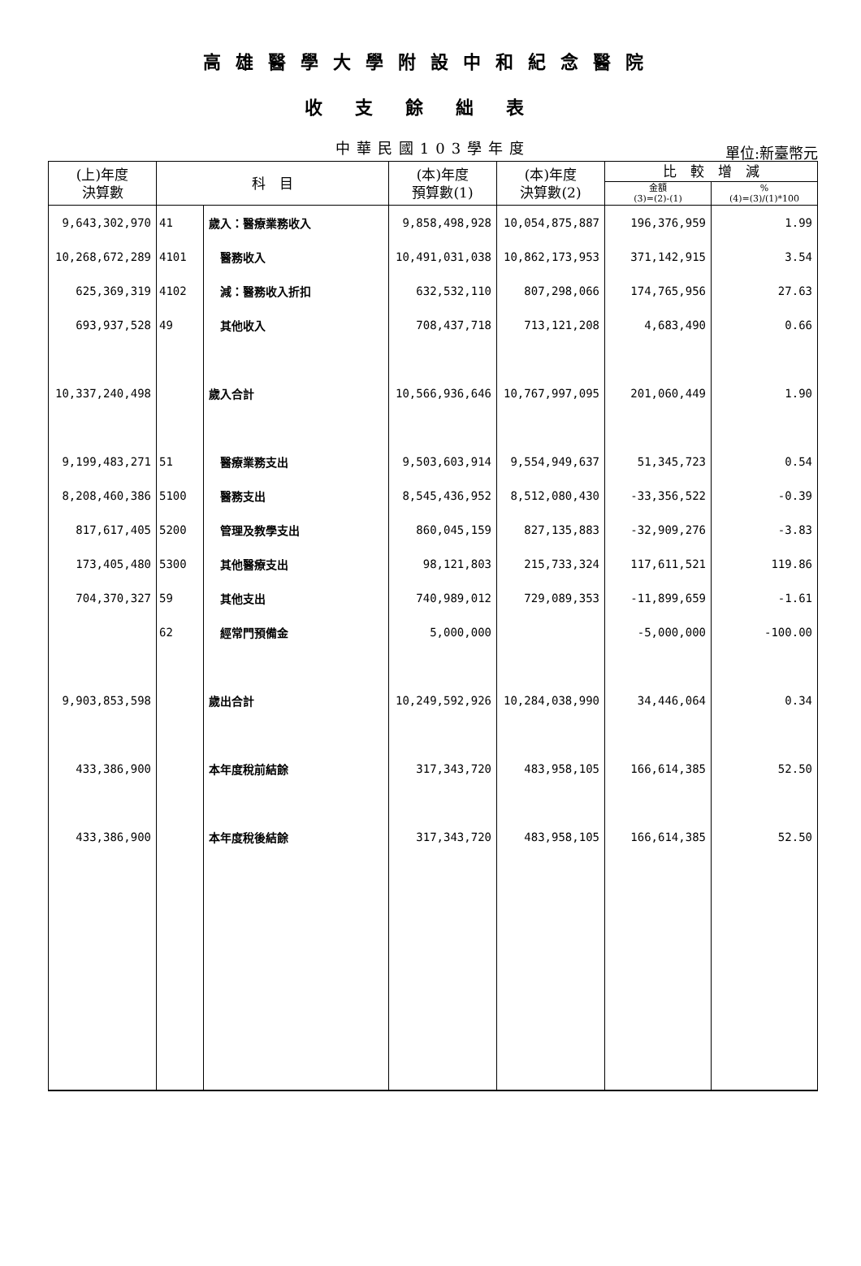高雄醫學大學附設中和紀念醫院
收支餘絀表
中華民國103學年度
單位:新臺幣元
| (上)年度 決算數 | 科 目 | | (本)年度 預算數(1) | (本)年度 決算數(2) | 比 較 增 減 | |
| --- | --- | --- | --- | --- | --- | --- |
| | | | | | 金額 (3)=(2)-(1) | % (4)=(3)/(1)*100 |
| 9,643,302,970 | 41 | 歲入：醫療業務收入 | 9,858,498,928 | 10,054,875,887 | 196,376,959 | 1.99 |
| 10,268,672,289 | 4101 | 醫務收入 | 10,491,031,038 | 10,862,173,953 | 371,142,915 | 3.54 |
| 625,369,319 | 4102 | 減：醫務收入折扣 | 632,532,110 | 807,298,066 | 174,765,956 | 27.63 |
| 693,937,528 | 49 | 其他收入 | 708,437,718 | 713,121,208 | 4,683,490 | 0.66 |
| 10,337,240,498 | | 歲入合計 | 10,566,936,646 | 10,767,997,095 | 201,060,449 | 1.90 |
| 9,199,483,271 | 51 | 醫療業務支出 | 9,503,603,914 | 9,554,949,637 | 51,345,723 | 0.54 |
| 8,208,460,386 | 5100 | 醫務支出 | 8,545,436,952 | 8,512,080,430 | -33,356,522 | -0.39 |
| 817,617,405 | 5200 | 管理及教學支出 | 860,045,159 | 827,135,883 | -32,909,276 | -3.83 |
| 173,405,480 | 5300 | 其他醫療支出 | 98,121,803 | 215,733,324 | 117,611,521 | 119.86 |
| 704,370,327 | 59 | 其他支出 | 740,989,012 | 729,089,353 | -11,899,659 | -1.61 |
| | 62 | 經常門預備金 | 5,000,000 | | -5,000,000 | -100.00 |
| 9,903,853,598 | | 歲出合計 | 10,249,592,926 | 10,284,038,990 | 34,446,064 | 0.34 |
| 433,386,900 | | 本年度稅前結餘 | 317,343,720 | 483,958,105 | 166,614,385 | 52.50 |
| 433,386,900 | | 本年度稅後結餘 | 317,343,720 | 483,958,105 | 166,614,385 | 52.50 |